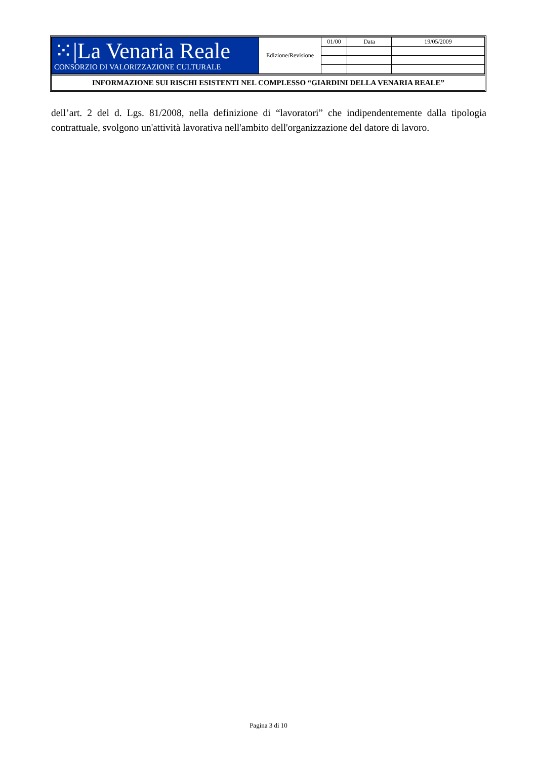| ⁙/La Venaria Reale CONSORZIO DI VALORIZZAZIONE CULTURALE | Edizione/Revisione | 01/00 | Data | 19/05/2009 |
INFORMAZIONE SUI RISCHI ESISTENTI NEL COMPLESSO “GIARDINI DELLA VENARIA REALE”
dell’art. 2 del d. Lgs. 81/2008, nella definizione di “lavoratori” che indipendentemente dalla tipologia contrattuale, svolgono un'attività lavorativa nell'ambito dell'organizzazione del datore di lavoro.
Pagina 3 di 10